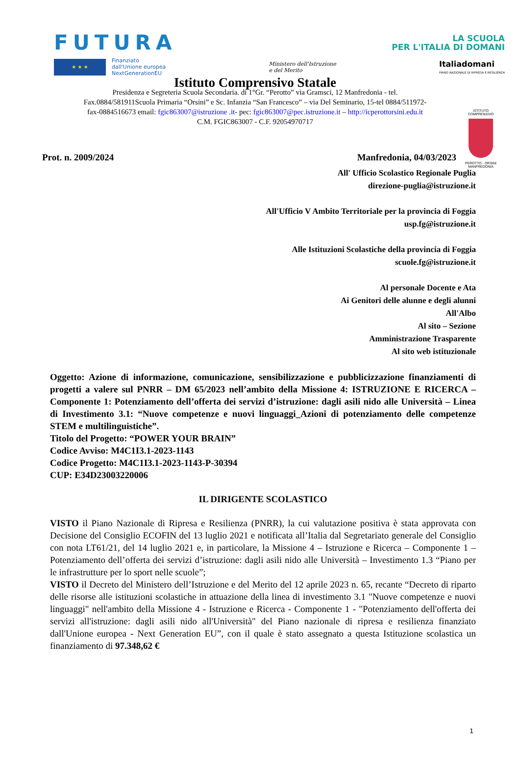FUTURA LA SCUOLA
PER L'ITALIA DI DOMANI
★ ★ ★
Finanziato
dall'Unione europea
NextGenerationEU
Ministero dell'Istruzione
e del Merito Italiadomani
PIANO NAZIONALE DI RIPRESA E RESILIENZA
ISTITUTO COMPRENSIVO
PEROTTO - ORSINI
MANFREDONIA
Istituto Comprensivo Statale
Presidenza e Segreteria Scuola Secondaria. di 1°Gr. “Perotto” via Gramsci, 12 Manfredonia - tel. Fax.0884/581911Scuola Primaria “Orsini” e Sc. Infanzia “San Francesco” – via Del Seminario, 15-tel 0884/511972-fax-0884516673 email: fgic863007@istruzione .it- pec: fgic863007@pec.istruzione.it – http://icperottorsini.edu.it
C.M. FGIC863007 - C.F. 92054970717
Prot. n. 2009/2024 Manfredonia, 04/03/2023
All' Ufficio Scolastico Regionale Puglia
direzione-puglia@istruzione.it
All'Ufficio V Ambito Territoriale per la provincia di Foggia
usp.fg@istruzione.it
Alle Istituzioni Scolastiche della provincia di Foggia
scuole.fg@istruzione.it
Al personale Docente e Ata
Ai Genitori delle alunne e degli alunni
All'Albo
Al sito – Sezione
Amministrazione Trasparente
Al sito web istituzionale
Oggetto: Azione di informazione, comunicazione, sensibilizzazione e pubblicizzazione finanziamenti di progetti a valere sul PNRR – DM 65/2023 nell’ambito della Missione 4: ISTRUZIONE E RICERCA – Componente 1: Potenziamento dell’offerta dei servizi d’istruzione: dagli asili nido alle Università – Linea di Investimento 3.1: “Nuove competenze e nuovi linguaggi_Azioni di potenziamento delle competenze STEM e multilinguistiche”.
Titolo del Progetto: “POWER YOUR BRAIN”
Codice Avviso: M4C1I3.1-2023-1143
Codice Progetto: M4C1I3.1-2023-1143-P-30394
CUP: E34D23003220006
IL DIRIGENTE SCOLASTICO
VISTO il Piano Nazionale di Ripresa e Resilienza (PNRR), la cui valutazione positiva è stata approvata con Decisione del Consiglio ECOFIN del 13 luglio 2021 e notificata all’Italia dal Segretariato generale del Consiglio con nota LT61/21, del 14 luglio 2021 e, in particolare, la Missione 4 – Istruzione e Ricerca – Componente 1 – Potenziamento dell’offerta dei servizi d’istruzione: dagli asili nido alle Università – Investimento 1.3 “Piano per le infrastrutture per lo sport nelle scuole”;
VISTO il Decreto del Ministero dell’Istruzione e del Merito del 12 aprile 2023 n. 65, recante “Decreto di riparto delle risorse alle istituzioni scolastiche in attuazione della linea di investimento 3.1 "Nuove competenze e nuovi linguaggi" nell'ambito della Missione 4 - Istruzione e Ricerca - Componente 1 - "Potenziamento dell'offerta dei servizi all'istruzione: dagli asili nido all'Università" del Piano nazionale di ripresa e resilienza finanziato dall'Unione europea - Next Generation EU”, con il quale è stato assegnato a questa Istituzione scolastica un finanziamento di 97.348,62 €
1